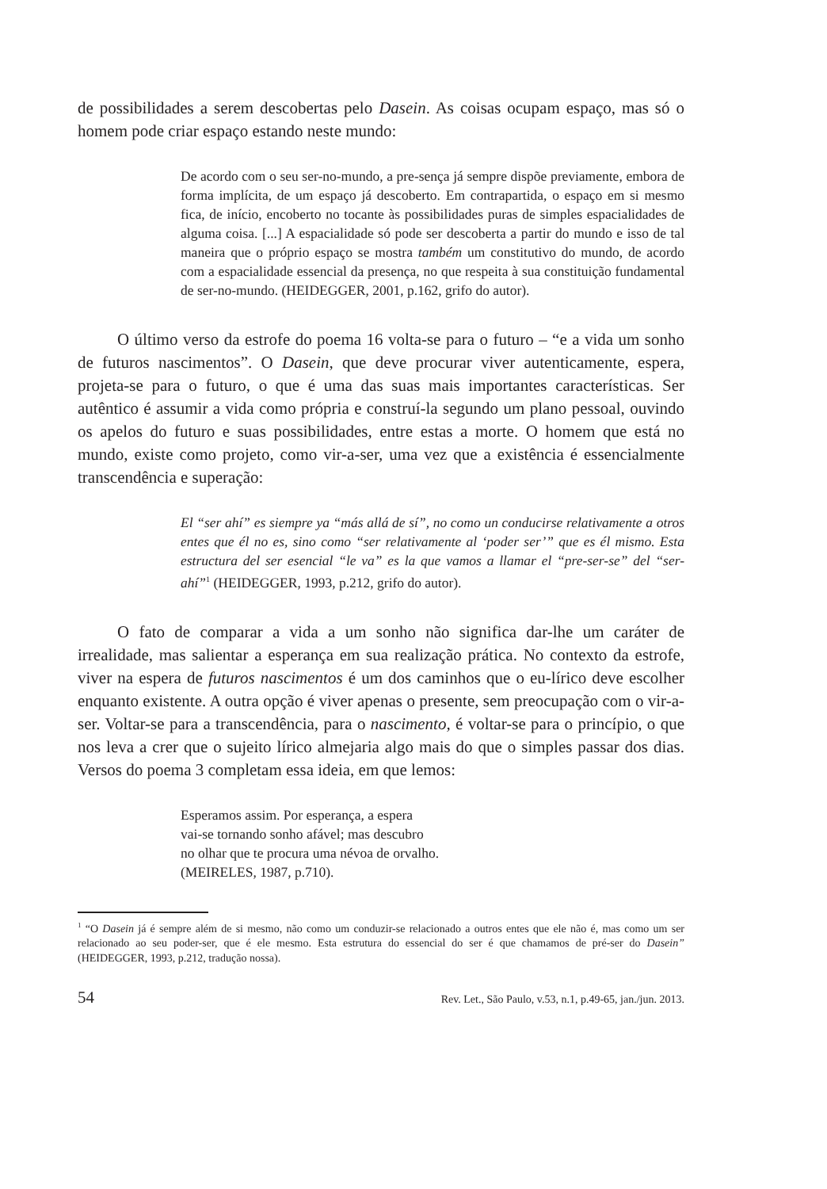de possibilidades a serem descobertas pelo Dasein. As coisas ocupam espaço, mas só o homem pode criar espaço estando neste mundo:
De acordo com o seu ser-no-mundo, a pre-sença já sempre dispõe previamente, embora de forma implícita, de um espaço já descoberto. Em contrapartida, o espaço em si mesmo fica, de início, encoberto no tocante às possibilidades puras de simples espacialidades de alguma coisa. [...] A espacialidade só pode ser descoberta a partir do mundo e isso de tal maneira que o próprio espaço se mostra também um constitutivo do mundo, de acordo com a espacialidade essencial da presença, no que respeita à sua constituição fundamental de ser-no-mundo. (HEIDEGGER, 2001, p.162, grifo do autor).
O último verso da estrofe do poema 16 volta-se para o futuro – “e a vida um sonho de futuros nascimentos”. O Dasein, que deve procurar viver autenticamente, espera, projeta-se para o futuro, o que é uma das suas mais importantes características. Ser autêntico é assumir a vida como própria e construí-la segundo um plano pessoal, ouvindo os apelos do futuro e suas possibilidades, entre estas a morte. O homem que está no mundo, existe como projeto, como vir-a-ser, uma vez que a existência é essencialmente transcendência e superação:
El “ser ahí” es siempre ya “más allá de sí”, no como un conducirse relativamente a otros entes que él no es, sino como “ser relativamente al ‘poder ser’” que es él mismo. Esta estructura del ser esencial “le va” es la que vamos a llamar el “pre-ser-se” del “ser-ahí”<sup>1</sup> (HEIDEGGER, 1993, p.212, grifo do autor).
O fato de comparar a vida a um sonho não significa dar-lhe um caráter de irrealidade, mas salientar a esperança em sua realização prática. No contexto da estrofe, viver na espera de futuros nascimentos é um dos caminhos que o eu-lírico deve escolher enquanto existente. A outra opção é viver apenas o presente, sem preocupação com o vir-a-ser. Voltar-se para a transcendência, para o nascimento, é voltar-se para o princípio, o que nos leva a crer que o sujeito lírico almejaria algo mais do que o simples passar dos dias. Versos do poema 3 completam essa ideia, em que lemos:
Esperamos assim. Por esperança, a espera
vai-se tornando sonho afável; mas descubro
no olhar que te procura uma névoa de orvalho.
(MEIRELES, 1987, p.710).
<sup>1</sup> “O Dasein já é sempre além de si mesmo, não como um conduzir-se relacionado a outros entes que ele não é, mas como um ser relacionado ao seu poder-ser, que é ele mesmo. Esta estrutura do essencial do ser é que chamamos de pré-ser do Dasein” (HEIDEGGER, 1993, p.212, tradução nossa).
54 Rev. Let., São Paulo, v.53, n.1, p.49-65, jan./jun. 2013.